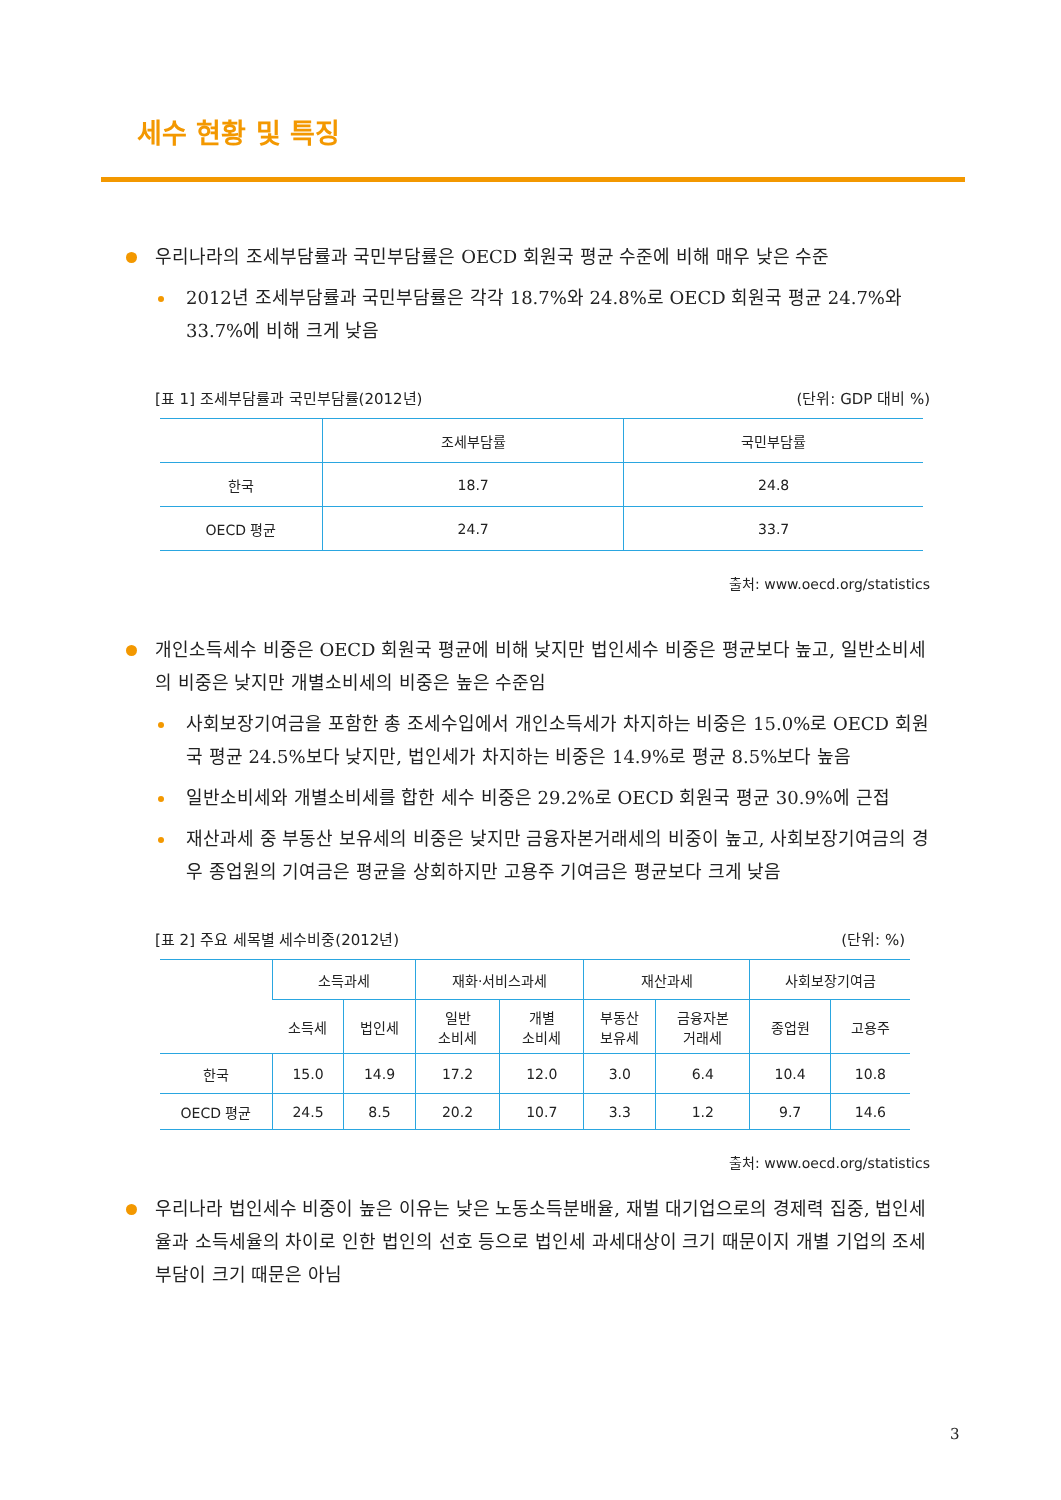세수 현황 및 특징
우리나라의 조세부담률과 국민부담률은 OECD 회원국 평균 수준에 비해 매우 낮은 수준
2012년 조세부담률과 국민부담률은 각각 18.7%와 24.8%로 OECD 회원국 평균 24.7%와 33.7%에 비해 크게 낮음
[표 1] 조세부담률과 국민부담률(2012년) (단위: GDP 대비 %)
| | 조세부담률 | 국민부담률 |
| --- | --- | --- |
| 한국 | 18.7 | 24.8 |
| OECD 평균 | 24.7 | 33.7 |
출처: www.oecd.org/statistics
개인소득세수 비중은 OECD 회원국 평균에 비해 낮지만 법인세수 비중은 평균보다 높고, 일반소비세의 비중은 낮지만 개별소비세의 비중은 높은 수준임
사회보장기여금을 포함한 총 조세수입에서 개인소득세가 차지하는 비중은 15.0%로 OECD 회원국 평균 24.5%보다 낮지만, 법인세가 차지하는 비중은 14.9%로 평균 8.5%보다 높음
일반소비세와 개별소비세를 합한 세수 비중은 29.2%로 OECD 회원국 평균 30.9%에 근접
재산과세 중 부동산 보유세의 비중은 낮지만 금융자본거래세의 비중이 높고, 사회보장기여금의 경우 종업원의 기여금은 평균을 상회하지만 고용주 기여금은 평균보다 크게 낮음
[표 2] 주요 세목별 세수비중(2012년) (단위: %)
| | 소득과세 | | 재화·서비스과세 | | 재산과세 | | 사회보장기여금 | |
| --- | --- | --- | --- | --- | --- | --- | --- | --- |
| | 소득세 | 법인세 | 일반 소비세 | 개별 소비세 | 부동산 보유세 | 금융자본 거래세 | 종업원 | 고용주 |
| 한국 | 15.0 | 14.9 | 17.2 | 12.0 | 3.0 | 6.4 | 10.4 | 10.8 |
| OECD 평균 | 24.5 | 8.5 | 20.2 | 10.7 | 3.3 | 1.2 | 9.7 | 14.6 |
출처: www.oecd.org/statistics
우리나라 법인세수 비중이 높은 이유는 낮은 노동소득분배율, 재벌 대기업으로의 경제력 집중, 법인세율과 소득세율의 차이로 인한 법인의 선호 등으로 법인세 과세대상이 크기 때문이지 개별 기업의 조세부담이 크기 때문은 아님
3